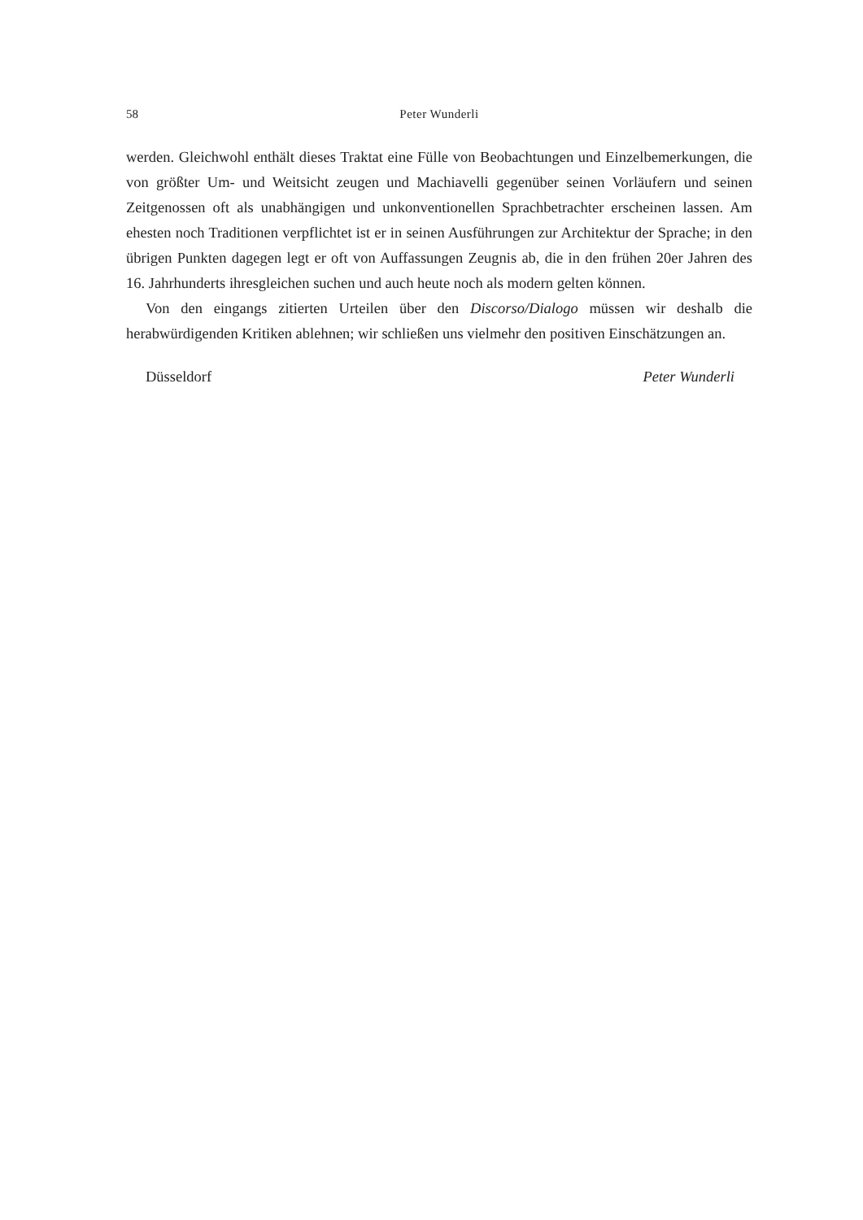58 Peter Wunderli
werden. Gleichwohl enthält dieses Traktat eine Fülle von Beobachtungen und Einzelbemerkungen, die von größter Um- und Weitsicht zeugen und Machiavelli gegenüber seinen Vorläufern und seinen Zeitgenossen oft als unabhängigen und unkonventionellen Sprachbetrachter erscheinen lassen. Am ehesten noch Traditionen verpflichtet ist er in seinen Ausführungen zur Architektur der Sprache; in den übrigen Punkten dagegen legt er oft von Auffassungen Zeugnis ab, die in den frühen 20er Jahren des 16. Jahrhunderts ihresgleichen suchen und auch heute noch als modern gelten können.
Von den eingangs zitierten Urteilen über den Discorso/Dialogo müssen wir deshalb die herabwürdigenden Kritiken ablehnen; wir schließen uns vielmehr den positiven Einschätzungen an.
Düsseldorf Peter Wunderli